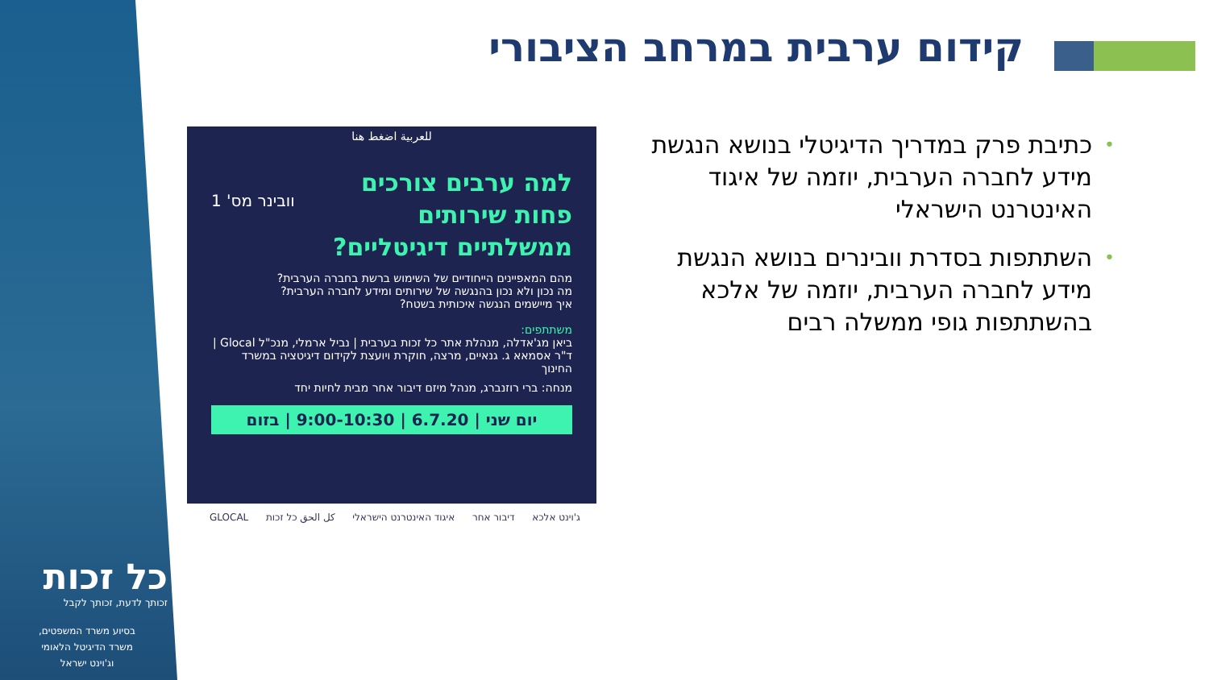קידום ערבית במרחב הציבורי
• כתיבת פרק במדריך הדיגיטלי בנושא הנגשת מידע לחברה הערבית, יוזמה של איגוד האינטרנט הישראלי
• השתתפות בסדרת וובינרים בנושא הנגשת מידע לחברה הערבית, יוזמה של אלכא בהשתתפות גופי ממשלה רבים
للعربية اضغط هنا
וובינר מס' 1
למה ערבים צורכים
פחות שירותים
ממשלתיים דיגיטליים?
מהם המאפיינים הייחודיים של השימוש ברשת בחברה הערבית?
מה נכון ולא נכון בהנגשה של שירותים ומידע לחברה הערבית?
איך מיישמים הנגשה איכותית בשטח?
משתתפים:
ביאן מג'אדלה, מנהלת אתר כל זכות בערבית | נביל ארמלי, מנכ"ל Glocal | ד"ר אסמאא ג. גנאיים, מרצה, חוקרת ויועצת לקידום דיגיטציה במשרד החינוך
מנחה: ברי רוזנברג, מנהל מיזם דיבור אחר מבית לחיות יחד
יום שני | 6.7.20 | 9:00-10:30 | בזום
GLOCAL كل الحق כל זכות איגוד האינטרנט הישראלי דיבור אחר ג'וינט אלכא
כל זכות
זכותך לדעת, זכותך לקבל
בסיוע משרד המשפטים,
משרד הדיגיטל הלאומי
וג'וינט ישראל